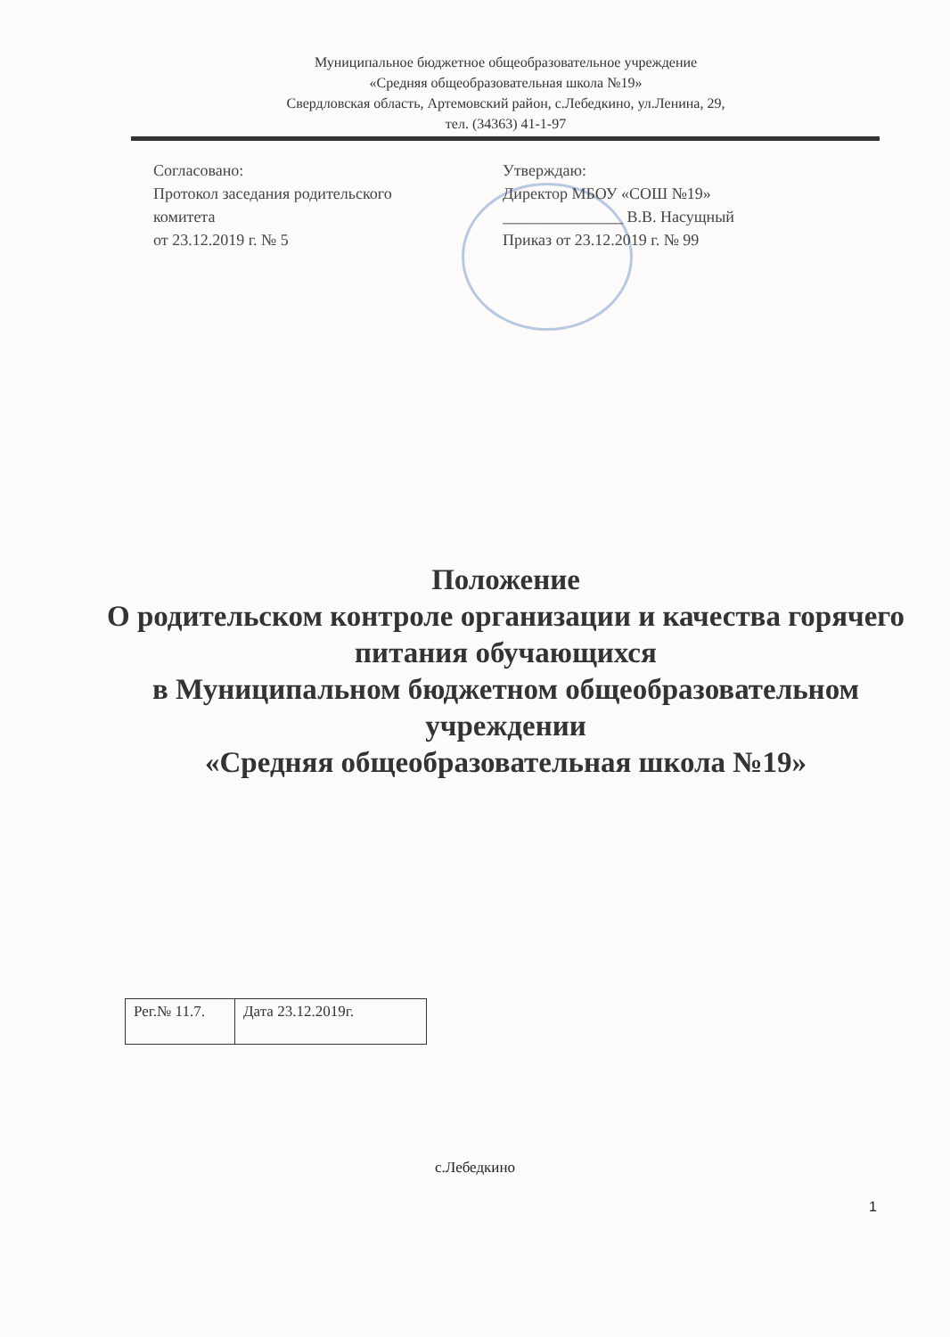Муниципальное бюджетное общеобразовательное учреждение
«Средняя общеобразовательная школа №19»
Свердловская область, Артемовский район, с.Лебедкино, ул.Ленина, 29,
тел. (34363) 41-1-97
Согласовано:
Протокол заседания родительского комитета
от 23.12.2019 г. № 5
Утверждаю:
Директор МБОУ «СОШ №19»
_______________ В.В. Насущный
Приказ от 23.12.2019 г. № 99
Положение
О родительском контроле организации и качества горячего питания обучающихся
в Муниципальном бюджетном общеобразовательном учреждении
«Средняя общеобразовательная школа №19»
| Рег.№ 11.7. | Дата 23.12.2019г. |
с.Лебедкино
1